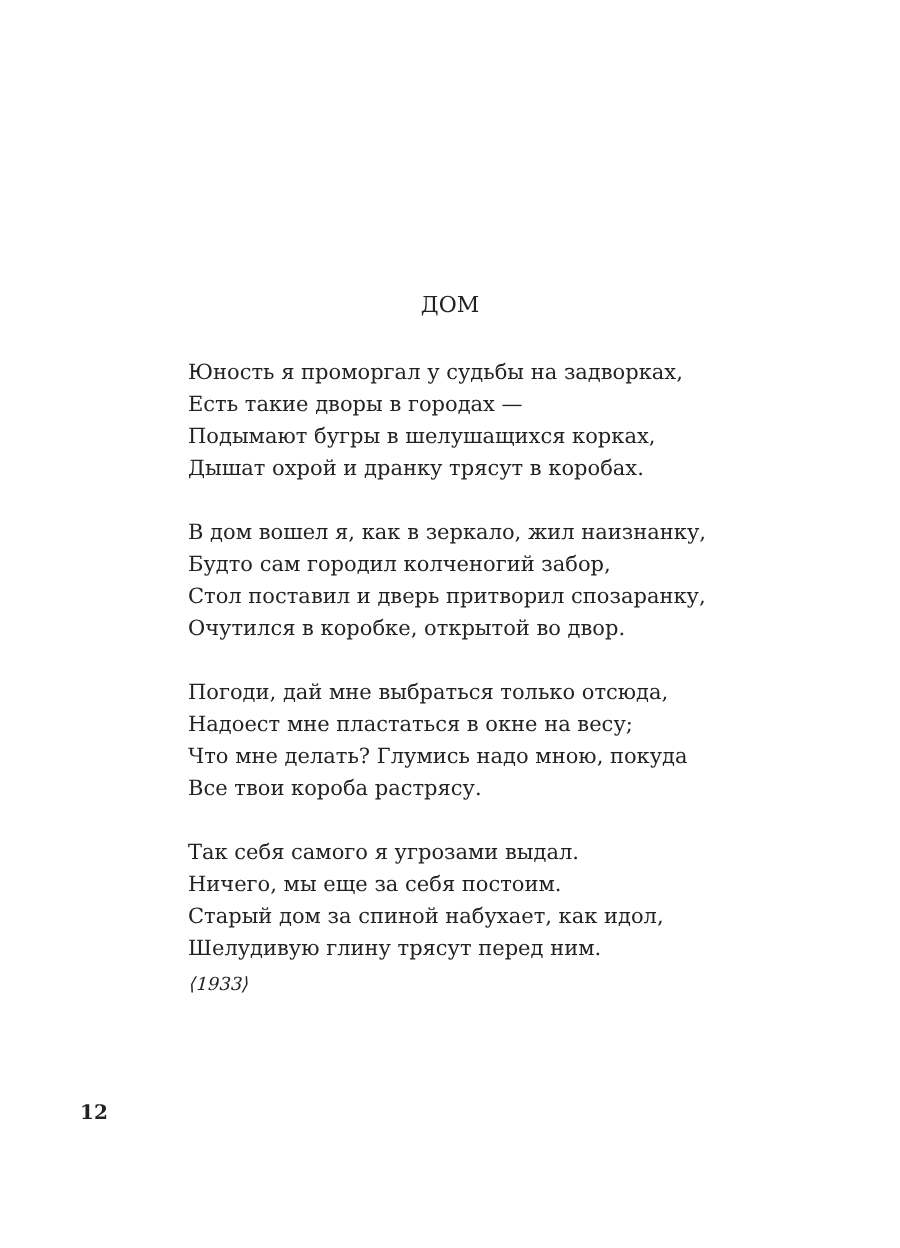ДОМ
Юность я проморгал у судьбы на задворках,
Есть такие дворы в городах —
Подымают бугры в шелушащихся корках,
Дышат охрой и дранку трясут в коробах.
В дом вошел я, как в зеркало, жил наизнанку,
Будто сам городил колченогий забор,
Стол поставил и дверь притворил спозаранку,
Очутился в коробке, открытой во двор.
Погоди, дай мне выбраться только отсюда,
Надоест мне пластаться в окне на весу;
Что мне делать? Глумись надо мною, покуда
Все твои короба растрясу.
Так себя самого я угрозами выдал.
Ничего, мы еще за себя постоим.
Старый дом за спиной набухает, как идол,
Шелудивую глину трясут перед ним.
⟨1933⟩
12